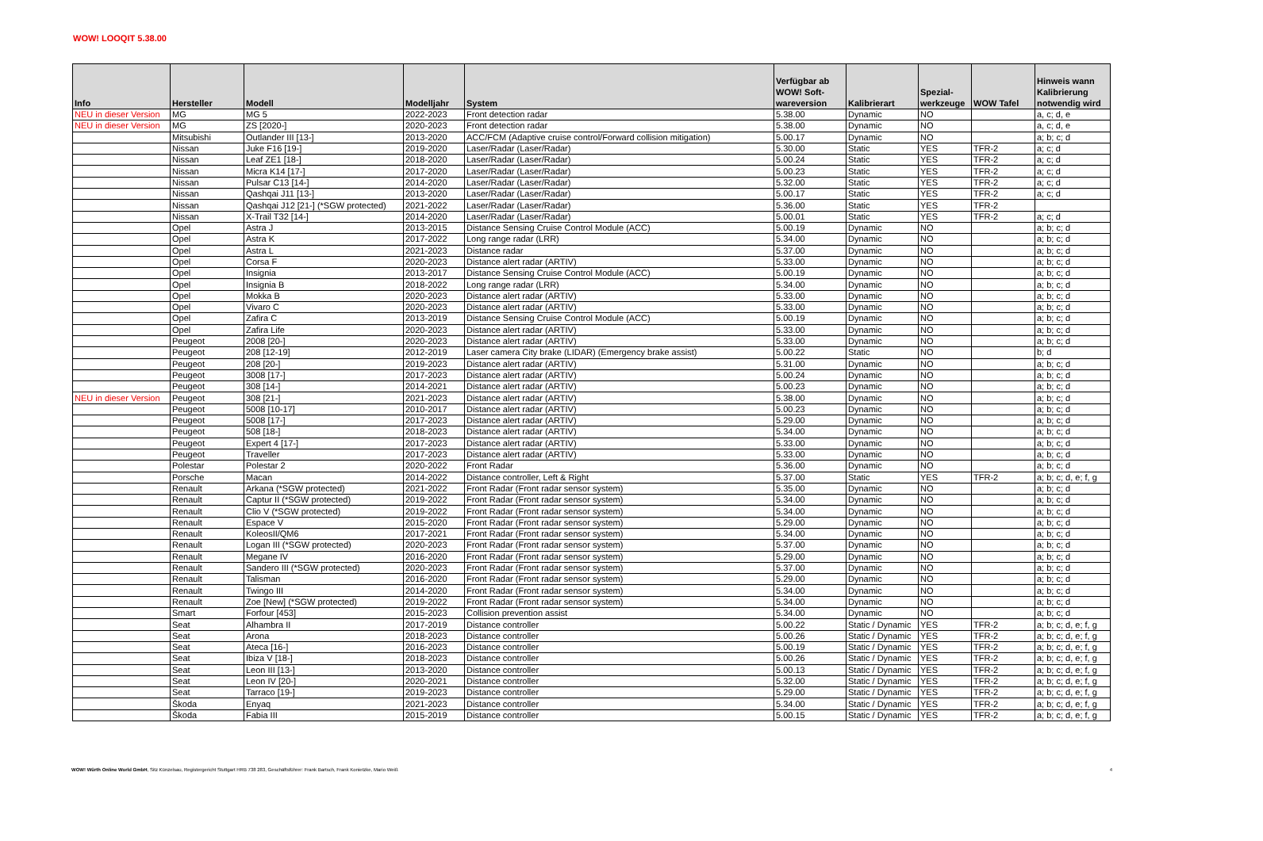WOW! LOOQIT 5.38.00
| Info | Hersteller | Modell | Modelljahr | System | Verfügbar ab WOW! Soft-wareversion | Kalibrierart | Spezial-werkzeuge | WOW Tafel | Hinweis wann Kalibrierung notwendig wird |
| --- | --- | --- | --- | --- | --- | --- | --- | --- | --- |
| NEU in dieser Version | MG | MG 5 | 2022-2023 | Front detection radar | 5.38.00 | Dynamic | NO | | a, c; d, e |
| NEU in dieser Version | MG | ZS [2020-] | 2020-2023 | Front detection radar | 5.38.00 | Dynamic | NO | | a, c; d, e |
| | Mitsubishi | Outlander III [13-] | 2013-2020 | ACC/FCM (Adaptive cruise control/Forward collision mitigation) | 5.00.17 | Dynamic | NO | | a; b; c; d |
| | Nissan | Juke F16 [19-] | 2019-2020 | Laser/Radar (Laser/Radar) | 5.30.00 | Static | YES | TFR-2 | a; c; d |
| | Nissan | Leaf ZE1 [18-] | 2018-2020 | Laser/Radar (Laser/Radar) | 5.00.24 | Static | YES | TFR-2 | a; c; d |
| | Nissan | Micra K14 [17-] | 2017-2020 | Laser/Radar (Laser/Radar) | 5.00.23 | Static | YES | TFR-2 | a; c; d |
| | Nissan | Pulsar C13 [14-] | 2014-2020 | Laser/Radar (Laser/Radar) | 5.32.00 | Static | YES | TFR-2 | a; c; d |
| | Nissan | Qashqai J11 [13-] | 2013-2020 | Laser/Radar (Laser/Radar) | 5.00.17 | Static | YES | TFR-2 | a; c; d |
| | Nissan | Qashqai J12 [21-] (*SGW protected) | 2021-2022 | Laser/Radar (Laser/Radar) | 5.36.00 | Static | YES | TFR-2 | |
| | Nissan | X-Trail T32 [14-] | 2014-2020 | Laser/Radar (Laser/Radar) | 5.00.01 | Static | YES | TFR-2 | a; c; d |
| | Opel | Astra J | 2013-2015 | Distance Sensing Cruise Control Module (ACC) | 5.00.19 | Dynamic | NO | | a; b; c; d |
| | Opel | Astra K | 2017-2022 | Long range radar (LRR) | 5.34.00 | Dynamic | NO | | a; b; c; d |
| | Opel | Astra L | 2021-2023 | Distance radar | 5.37.00 | Dynamic | NO | | a; b; c; d |
| | Opel | Corsa F | 2020-2023 | Distance alert radar (ARTIV) | 5.33.00 | Dynamic | NO | | a; b; c; d |
| | Opel | Insignia | 2013-2017 | Distance Sensing Cruise Control Module (ACC) | 5.00.19 | Dynamic | NO | | a; b; c; d |
| | Opel | Insignia B | 2018-2022 | Long range radar (LRR) | 5.34.00 | Dynamic | NO | | a; b; c; d |
| | Opel | Mokka B | 2020-2023 | Distance alert radar (ARTIV) | 5.33.00 | Dynamic | NO | | a; b; c; d |
| | Opel | Vivaro C | 2020-2023 | Distance alert radar (ARTIV) | 5.33.00 | Dynamic | NO | | a; b; c; d |
| | Opel | Zafira C | 2013-2019 | Distance Sensing Cruise Control Module (ACC) | 5.00.19 | Dynamic | NO | | a; b; c; d |
| | Opel | Zafira Life | 2020-2023 | Distance alert radar (ARTIV) | 5.33.00 | Dynamic | NO | | a; b; c; d |
| | Peugeot | 2008 [20-] | 2020-2023 | Distance alert radar (ARTIV) | 5.33.00 | Dynamic | NO | | a; b; c; d |
| | Peugeot | 208 [12-19] | 2012-2019 | Laser camera City brake (LIDAR) (Emergency brake assist) | 5.00.22 | Static | NO | | b; d |
| | Peugeot | 208 [20-] | 2019-2023 | Distance alert radar (ARTIV) | 5.31.00 | Dynamic | NO | | a; b; c; d |
| | Peugeot | 3008 [17-] | 2017-2023 | Distance alert radar (ARTIV) | 5.00.24 | Dynamic | NO | | a; b; c; d |
| | Peugeot | 308 [14-] | 2014-2021 | Distance alert radar (ARTIV) | 5.00.23 | Dynamic | NO | | a; b; c; d |
| NEU in dieser Version | Peugeot | 308 [21-] | 2021-2023 | Distance alert radar (ARTIV) | 5.38.00 | Dynamic | NO | | a; b; c; d |
| | Peugeot | 5008 [10-17] | 2010-2017 | Distance alert radar (ARTIV) | 5.00.23 | Dynamic | NO | | a; b; c; d |
| | Peugeot | 5008 [17-] | 2017-2023 | Distance alert radar (ARTIV) | 5.29.00 | Dynamic | NO | | a; b; c; d |
| | Peugeot | 508 [18-] | 2018-2023 | Distance alert radar (ARTIV) | 5.34.00 | Dynamic | NO | | a; b; c; d |
| | Peugeot | Expert 4 [17-] | 2017-2023 | Distance alert radar (ARTIV) | 5.33.00 | Dynamic | NO | | a; b; c; d |
| | Peugeot | Traveller | 2017-2023 | Distance alert radar (ARTIV) | 5.33.00 | Dynamic | NO | | a; b; c; d |
| | Polestar | Polestar 2 | 2020-2022 | Front Radar | 5.36.00 | Dynamic | NO | | a; b; c; d |
| | Porsche | Macan | 2014-2022 | Distance controller, Left & Right | 5.37.00 | Static | YES | TFR-2 | a; b; c; d, e; f, g |
| | Renault | Arkana (*SGW protected) | 2021-2022 | Front Radar (Front radar sensor system) | 5.35.00 | Dynamic | NO | | a; b; c; d |
| | Renault | Captur II (*SGW protected) | 2019-2022 | Front Radar (Front radar sensor system) | 5.34.00 | Dynamic | NO | | a; b; c; d |
| | Renault | Clio V (*SGW protected) | 2019-2022 | Front Radar (Front radar sensor system) | 5.34.00 | Dynamic | NO | | a; b; c; d |
| | Renault | Espace V | 2015-2020 | Front Radar (Front radar sensor system) | 5.29.00 | Dynamic | NO | | a; b; c; d |
| | Renault | KoleosII/QM6 | 2017-2021 | Front Radar (Front radar sensor system) | 5.34.00 | Dynamic | NO | | a; b; c; d |
| | Renault | Logan III (*SGW protected) | 2020-2023 | Front Radar (Front radar sensor system) | 5.37.00 | Dynamic | NO | | a; b; c; d |
| | Renault | Megane IV | 2016-2020 | Front Radar (Front radar sensor system) | 5.29.00 | Dynamic | NO | | a; b; c; d |
| | Renault | Sandero III (*SGW protected) | 2020-2023 | Front Radar (Front radar sensor system) | 5.37.00 | Dynamic | NO | | a; b; c; d |
| | Renault | Talisman | 2016-2020 | Front Radar (Front radar sensor system) | 5.29.00 | Dynamic | NO | | a; b; c; d |
| | Renault | Twingo III | 2014-2020 | Front Radar (Front radar sensor system) | 5.34.00 | Dynamic | NO | | a; b; c; d |
| | Renault | Zoe [New] (*SGW protected) | 2019-2022 | Front Radar (Front radar sensor system) | 5.34.00 | Dynamic | NO | | a; b; c; d |
| | Smart | Forfour [453] | 2015-2023 | Collision prevention assist | 5.34.00 | Dynamic | NO | | a; b; c; d |
| | Seat | Alhambra II | 2017-2019 | Distance controller | 5.00.22 | Static / Dynamic | YES | TFR-2 | a; b; c; d, e; f, g |
| | Seat | Arona | 2018-2023 | Distance controller | 5.00.26 | Static / Dynamic | YES | TFR-2 | a; b; c; d, e; f, g |
| | Seat | Ateca [16-] | 2016-2023 | Distance controller | 5.00.19 | Static / Dynamic | YES | TFR-2 | a; b; c; d, e; f, g |
| | Seat | Ibiza V [18-] | 2018-2023 | Distance controller | 5.00.26 | Static / Dynamic | YES | TFR-2 | a; b; c; d, e; f, g |
| | Seat | Leon III [13-] | 2013-2020 | Distance controller | 5.00.13 | Static / Dynamic | YES | TFR-2 | a; b; c; d, e; f, g |
| | Seat | Leon IV [20-] | 2020-2021 | Distance controller | 5.32.00 | Static / Dynamic | YES | TFR-2 | a; b; c; d, e; f, g |
| | Seat | Tarraco [19-] | 2019-2023 | Distance controller | 5.29.00 | Static / Dynamic | YES | TFR-2 | a; b; c; d, e; f, g |
| | Škoda | Enyaq | 2021-2023 | Distance controller | 5.34.00 | Static / Dynamic | YES | TFR-2 | a; b; c; d, e; f, g |
| | Škoda | Fabia III | 2015-2019 | Distance controller | 5.00.15 | Static / Dynamic | YES | TFR-2 | a; b; c; d, e; f, g |
WOW! Würth Online World GmbH, Sitz Künzelsau, Registergericht Stuttgart HRB 738 283, Geschäftsführer: Frank Bartsch, Frank Konietzke, Mario Weiß 4